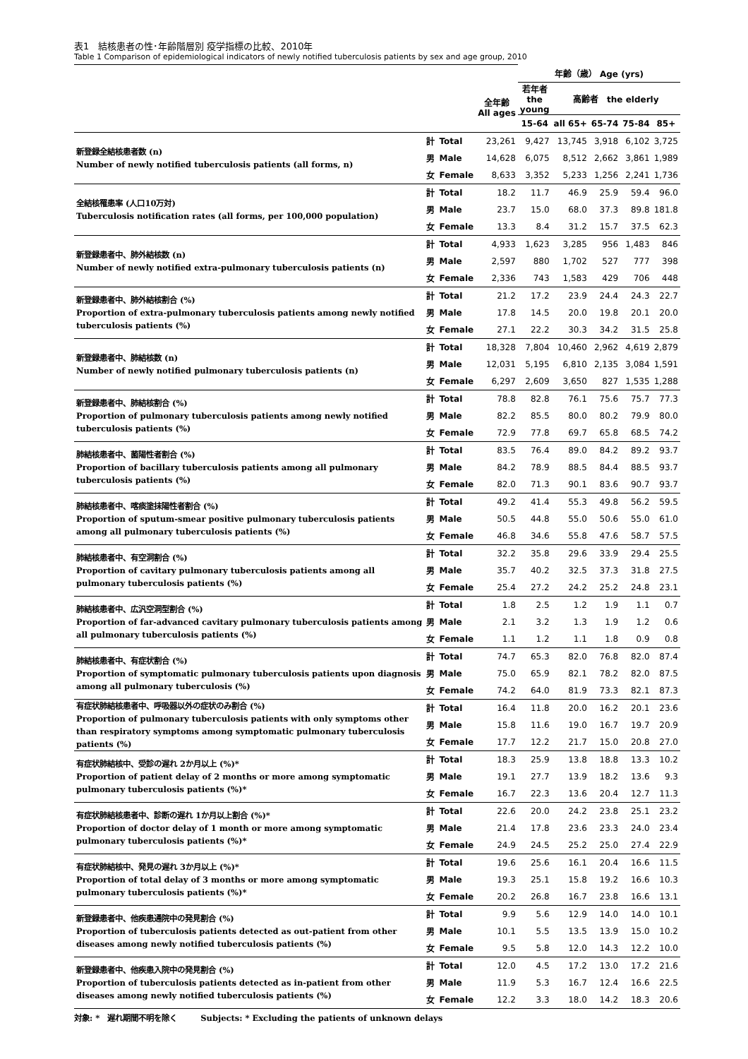表1　結核患者の性･年齢階層別 疫学指標の比較、2010年
Table 1 Comparison of epidemiological indicators of newly notified tuberculosis patients by sex and age group, 2010
| | | | | 年齢（歳） Age (yrs) | | | | |
| | | | 全年齢 All ages | 若年者 the young | 高齢者 the elderly | | | |
| | | | | 15-64 | all 65+ | 65-74 | 75-84 | 85+ |
| 新登録全結核患者数 (n) Number of newly notified tuberculosis patients (all forms, n) | 計 | Total | 23,261 | 9,427 | 13,745 | 3,918 | 6,102 | 3,725 |
| | 男 | Male | 14,628 | 6,075 | 8,512 | 2,662 | 3,861 | 1,989 |
| | 女 | Female | 8,633 | 3,352 | 5,233 | 1,256 | 2,241 | 1,736 |
| 全結核罹患率 (人口10万対) Tuberculosis notification rates (all forms, per 100,000 population) | 計 | Total | 18.2 | 11.7 | 46.9 | 25.9 | 59.4 | 96.0 |
| | 男 | Male | 23.7 | 15.0 | 68.0 | 37.3 | 89.8 | 181.8 |
| | 女 | Female | 13.3 | 8.4 | 31.2 | 15.7 | 37.5 | 62.3 |
| 新登録患者中、肺外結核数 (n) Number of newly notified extra-pulmonary tuberculosis patients (n) | 計 | Total | 4,933 | 1,623 | 3,285 | 956 | 1,483 | 846 |
| | 男 | Male | 2,597 | 880 | 1,702 | 527 | 777 | 398 |
| | 女 | Female | 2,336 | 743 | 1,583 | 429 | 706 | 448 |
| 新登録患者中、肺外結核割合 (%) Proportion of extra-pulmonary tuberculosis patients among newly notified tuberculosis patients (%) | 計 | Total | 21.2 | 17.2 | 23.9 | 24.4 | 24.3 | 22.7 |
| | 男 | Male | 17.8 | 14.5 | 20.0 | 19.8 | 20.1 | 20.0 |
| | 女 | Female | 27.1 | 22.2 | 30.3 | 34.2 | 31.5 | 25.8 |
| 新登録患者中、肺結核数 (n) Number of newly notified pulmonary tuberculosis patients (n) | 計 | Total | 18,328 | 7,804 | 10,460 | 2,962 | 4,619 | 2,879 |
| | 男 | Male | 12,031 | 5,195 | 6,810 | 2,135 | 3,084 | 1,591 |
| | 女 | Female | 6,297 | 2,609 | 3,650 | 827 | 1,535 | 1,288 |
| 新登録患者中、肺結核割合 (%) Proportion of pulmonary tuberculosis patients among newly notified tuberculosis patients (%) | 計 | Total | 78.8 | 82.8 | 76.1 | 75.6 | 75.7 | 77.3 |
| | 男 | Male | 82.2 | 85.5 | 80.0 | 80.2 | 79.9 | 80.0 |
| | 女 | Female | 72.9 | 77.8 | 69.7 | 65.8 | 68.5 | 74.2 |
| 肺結核患者中、菌陽性者割合 (%) Proportion of bacillary tuberculosis patients among all pulmonary tuberculosis patients (%) | 計 | Total | 83.5 | 76.4 | 89.0 | 84.2 | 89.2 | 93.7 |
| | 男 | Male | 84.2 | 78.9 | 88.5 | 84.4 | 88.5 | 93.7 |
| | 女 | Female | 82.0 | 71.3 | 90.1 | 83.6 | 90.7 | 93.7 |
| 肺結核患者中、喀痰塗抹陽性者割合 (%) Proportion of sputum-smear positive pulmonary tuberculosis patients among all pulmonary tuberculosis patients (%) | 計 | Total | 49.2 | 41.4 | 55.3 | 49.8 | 56.2 | 59.5 |
| | 男 | Male | 50.5 | 44.8 | 55.0 | 50.6 | 55.0 | 61.0 |
| | 女 | Female | 46.8 | 34.6 | 55.8 | 47.6 | 58.7 | 57.5 |
| 肺結核患者中、有空洞割合 (%) Proportion of cavitary pulmonary tuberculosis patients among all pulmonary tuberculosis patients (%) | 計 | Total | 32.2 | 35.8 | 29.6 | 33.9 | 29.4 | 25.5 |
| | 男 | Male | 35.7 | 40.2 | 32.5 | 37.3 | 31.8 | 27.5 |
| | 女 | Female | 25.4 | 27.2 | 24.2 | 25.2 | 24.8 | 23.1 |
| 肺結核患者中、広汎空洞型割合 (%) Proportion of far-advanced cavitary pulmonary tuberculosis patients among all pulmonary tuberculosis patients (%) | 計 | Total | 1.8 | 2.5 | 1.2 | 1.9 | 1.1 | 0.7 |
| | 男 | Male | 2.1 | 3.2 | 1.3 | 1.9 | 1.2 | 0.6 |
| | 女 | Female | 1.1 | 1.2 | 1.1 | 1.8 | 0.9 | 0.8 |
| 肺結核患者中、有症状割合 (%) Proportion of symptomatic pulmonary tuberculosis patients upon diagnosis among all pulmonary tuberculosis (%) | 計 | Total | 74.7 | 65.3 | 82.0 | 76.8 | 82.0 | 87.4 |
| | 男 | Male | 75.0 | 65.9 | 82.1 | 78.2 | 82.0 | 87.5 |
| | 女 | Female | 74.2 | 64.0 | 81.9 | 73.3 | 82.1 | 87.3 |
| 有症状肺結核患者中、呼吸器以外の症状のみ割合 (%) Proportion of pulmonary tuberculosis patients with only symptoms other than respiratory symptoms among symptomatic pulmonary tuberculosis patients (%) | 計 | Total | 16.4 | 11.8 | 20.0 | 16.2 | 20.1 | 23.6 |
| | 男 | Male | 15.8 | 11.6 | 19.0 | 16.7 | 19.7 | 20.9 |
| | 女 | Female | 17.7 | 12.2 | 21.7 | 15.0 | 20.8 | 27.0 |
| 有症状肺結核中、受診の遅れ 2か月以上 (%)* Proportion of patient delay of 2 months or more among symptomatic pulmonary tuberculosis patients (%)* | 計 | Total | 18.3 | 25.9 | 13.8 | 18.8 | 13.3 | 10.2 |
| | 男 | Male | 19.1 | 27.7 | 13.9 | 18.2 | 13.6 | 9.3 |
| | 女 | Female | 16.7 | 22.3 | 13.6 | 20.4 | 12.7 | 11.3 |
| 有症状肺結核患者中、診断の遅れ 1か月以上割合 (%)* Proportion of doctor delay of 1 month or more among symptomatic pulmonary tuberculosis patients (%)* | 計 | Total | 22.6 | 20.0 | 24.2 | 23.8 | 25.1 | 23.2 |
| | 男 | Male | 21.4 | 17.8 | 23.6 | 23.3 | 24.0 | 23.4 |
| | 女 | Female | 24.9 | 24.5 | 25.2 | 25.0 | 27.4 | 22.9 |
| 有症状肺結核中、発見の遅れ 3か月以上 (%)* Proportion of total delay of 3 months or more among symptomatic pulmonary tuberculosis patients (%)* | 計 | Total | 19.6 | 25.6 | 16.1 | 20.4 | 16.6 | 11.5 |
| | 男 | Male | 19.3 | 25.1 | 15.8 | 19.2 | 16.6 | 10.3 |
| | 女 | Female | 20.2 | 26.8 | 16.7 | 23.8 | 16.6 | 13.1 |
| 新登録患者中、他疾患通院中の発見割合 (%) Proportion of tuberculosis patients detected as out-patient from other diseases among newly notified tuberculosis patients (%) | 計 | Total | 9.9 | 5.6 | 12.9 | 14.0 | 14.0 | 10.1 |
| | 男 | Male | 10.1 | 5.5 | 13.5 | 13.9 | 15.0 | 10.2 |
| | 女 | Female | 9.5 | 5.8 | 12.0 | 14.3 | 12.2 | 10.0 |
| 新登録患者中、他疾患入院中の発見割合 (%) Proportion of tuberculosis patients detected as in-patient from other diseases among newly notified tuberculosis patients (%) | 計 | Total | 12.0 | 4.5 | 17.2 | 13.0 | 17.2 | 21.6 |
| | 男 | Male | 11.9 | 5.3 | 16.7 | 12.4 | 16.6 | 22.5 |
| | 女 | Female | 12.2 | 3.3 | 18.0 | 14.2 | 18.3 | 20.6 |
対象: *　遅れ期間不明を除く　　　Subjects: * Excluding the patients of unknown delays